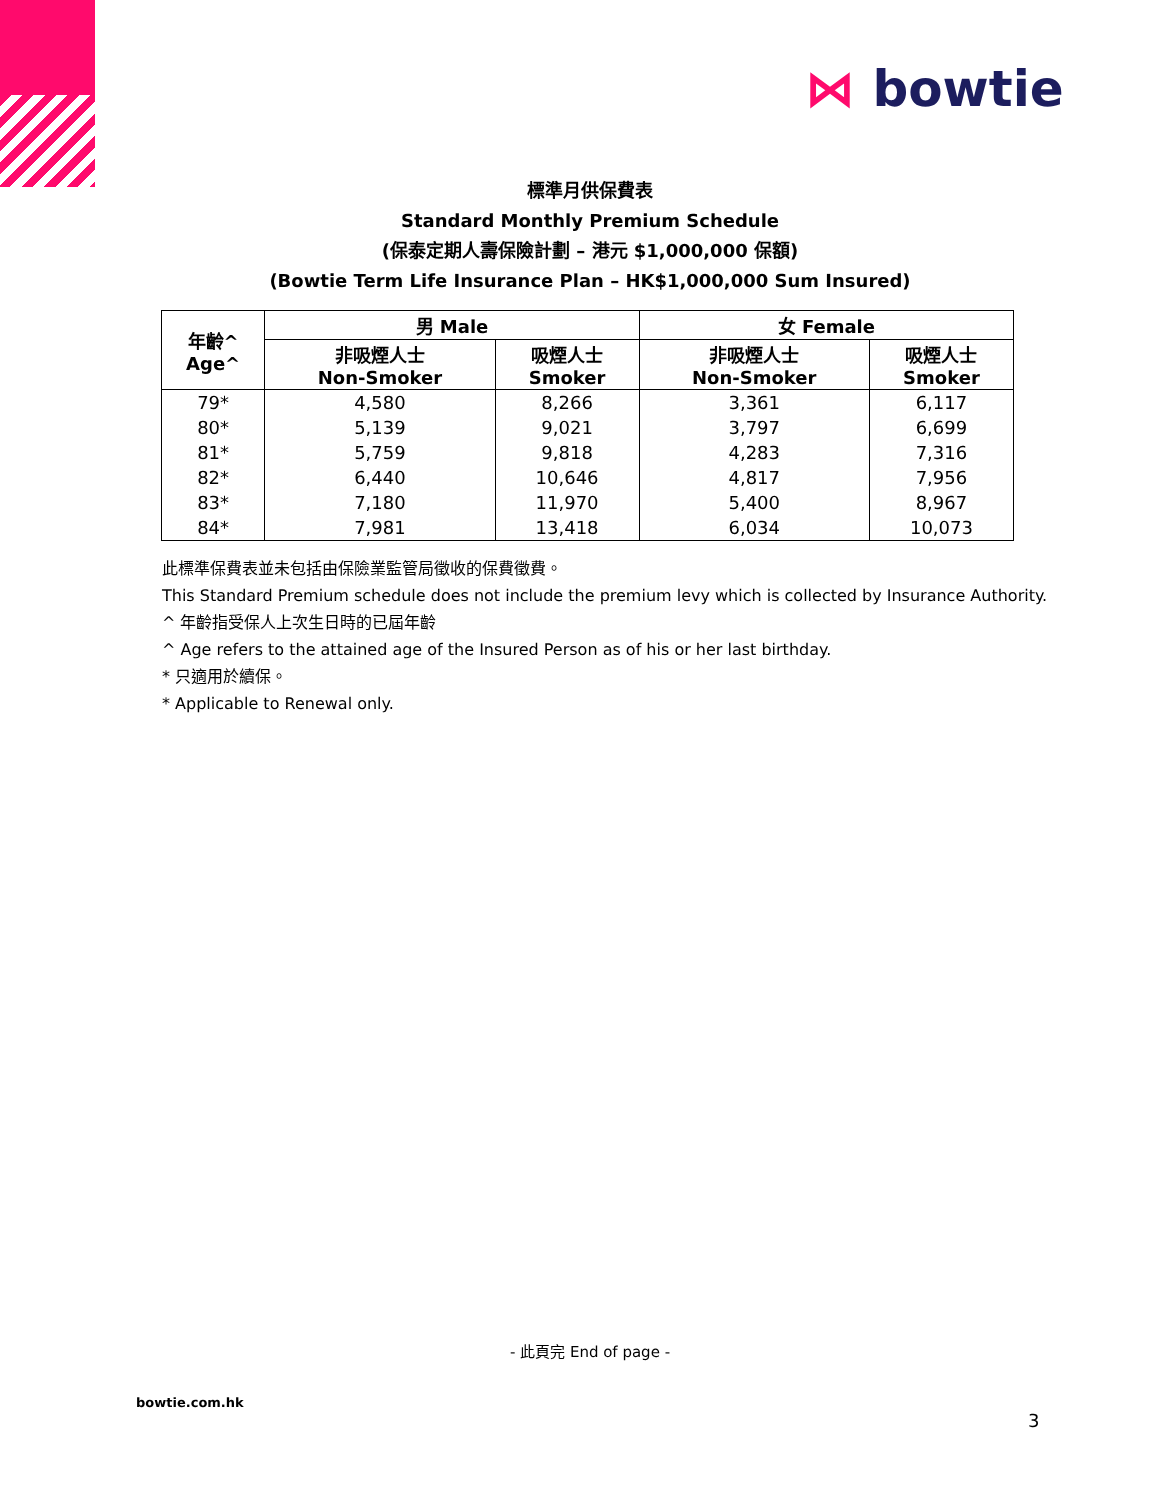⋈ bowtie
標準月供保費表
Standard Monthly Premium Schedule
(保泰定期人壽保險計劃 – 港元 $1,000,000 保額)
(Bowtie Term Life Insurance Plan – HK$1,000,000 Sum Insured)
| 年齡^ Age^ | 男 Male | | 女 Female | |
| --- | --- | --- | --- | --- |
| | 非吸煙人士 Non-Smoker | 吸煙人士 Smoker | 非吸煙人士 Non-Smoker | 吸煙人士 Smoker |
| 79* | 4,580 | 8,266 | 3,361 | 6,117 |
| 80* | 5,139 | 9,021 | 3,797 | 6,699 |
| 81* | 5,759 | 9,818 | 4,283 | 7,316 |
| 82* | 6,440 | 10,646 | 4,817 | 7,956 |
| 83* | 7,180 | 11,970 | 5,400 | 8,967 |
| 84* | 7,981 | 13,418 | 6,034 | 10,073 |
此標準保費表並未包括由保險業監管局徵收的保費徵費。
This Standard Premium schedule does not include the premium levy which is collected by Insurance Authority.
^ 年齡指受保人上次生日時的已屆年齡
^ Age refers to the attained age of the Insured Person as of his or her last birthday.
* 只適用於續保。
* Applicable to Renewal only.
- 此頁完 End of page -
bowtie.com.hk
3